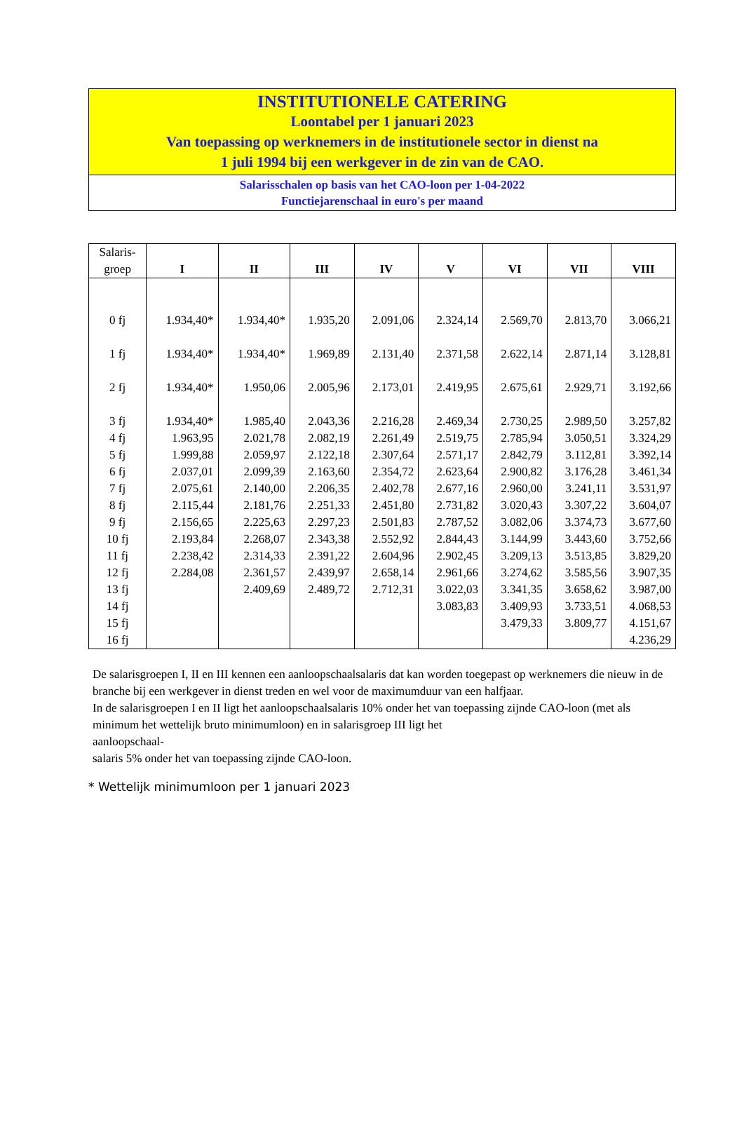INSTITUTIONELE CATERING
Loontabel per 1 januari 2023
Van toepassing op werknemers in de institutionele sector in dienst na
1 juli 1994 bij een werkgever in de zin van de CAO.
Salarisschalen op basis van het CAO-loon per 1-04-2022
Functiejarenschaal in euro's per maand
| Salaris- groep | I | II | III | IV | V | VI | VII | VIII |
| --- | --- | --- | --- | --- | --- | --- | --- | --- |
| 0 fj | 1.934,40* | 1.934,40* | 1.935,20 | 2.091,06 | 2.324,14 | 2.569,70 | 2.813,70 | 3.066,21 |
| 1 fj | 1.934,40* | 1.934,40* | 1.969,89 | 2.131,40 | 2.371,58 | 2.622,14 | 2.871,14 | 3.128,81 |
| 2 fj | 1.934,40* | 1.950,06 | 2.005,96 | 2.173,01 | 2.419,95 | 2.675,61 | 2.929,71 | 3.192,66 |
| 3 fj | 1.934,40* | 1.985,40 | 2.043,36 | 2.216,28 | 2.469,34 | 2.730,25 | 2.989,50 | 3.257,82 |
| 4 fj | 1.963,95 | 2.021,78 | 2.082,19 | 2.261,49 | 2.519,75 | 2.785,94 | 3.050,51 | 3.324,29 |
| 5 fj | 1.999,88 | 2.059,97 | 2.122,18 | 2.307,64 | 2.571,17 | 2.842,79 | 3.112,81 | 3.392,14 |
| 6 fj | 2.037,01 | 2.099,39 | 2.163,60 | 2.354,72 | 2.623,64 | 2.900,82 | 3.176,28 | 3.461,34 |
| 7 fj | 2.075,61 | 2.140,00 | 2.206,35 | 2.402,78 | 2.677,16 | 2.960,00 | 3.241,11 | 3.531,97 |
| 8 fj | 2.115,44 | 2.181,76 | 2.251,33 | 2.451,80 | 2.731,82 | 3.020,43 | 3.307,22 | 3.604,07 |
| 9 fj | 2.156,65 | 2.225,63 | 2.297,23 | 2.501,83 | 2.787,52 | 3.082,06 | 3.374,73 | 3.677,60 |
| 10 fj | 2.193,84 | 2.268,07 | 2.343,38 | 2.552,92 | 2.844,43 | 3.144,99 | 3.443,60 | 3.752,66 |
| 11 fj | 2.238,42 | 2.314,33 | 2.391,22 | 2.604,96 | 2.902,45 | 3.209,13 | 3.513,85 | 3.829,20 |
| 12 fj | 2.284,08 | 2.361,57 | 2.439,97 | 2.658,14 | 2.961,66 | 3.274,62 | 3.585,56 | 3.907,35 |
| 13 fj | | 2.409,69 | 2.489,72 | 2.712,31 | 3.022,03 | 3.341,35 | 3.658,62 | 3.987,00 |
| 14 fj | | | | | 3.083,83 | 3.409,93 | 3.733,51 | 4.068,53 |
| 15 fj | | | | | | 3.479,33 | 3.809,77 | 4.151,67 |
| 16 fj | | | | | | | | 4.236,29 |
De salarisgroepen I, II en III kennen een aanloopschaalsalaris dat kan worden toegepast op werknemers die nieuw in de branche bij een werkgever in dienst treden en wel voor de maximumduur van een halfjaar.
In de salarisgroepen I en II ligt het aanloopschaalsalaris 10% onder het van toepassing zijnde CAO-loon (met als minimum het wettelijk bruto minimumloon) en in salarisgroep III ligt het
aanloopschaal-
salaris 5% onder het van toepassing zijnde CAO-loon.
* Wettelijk minimumloon per 1 januari 2023